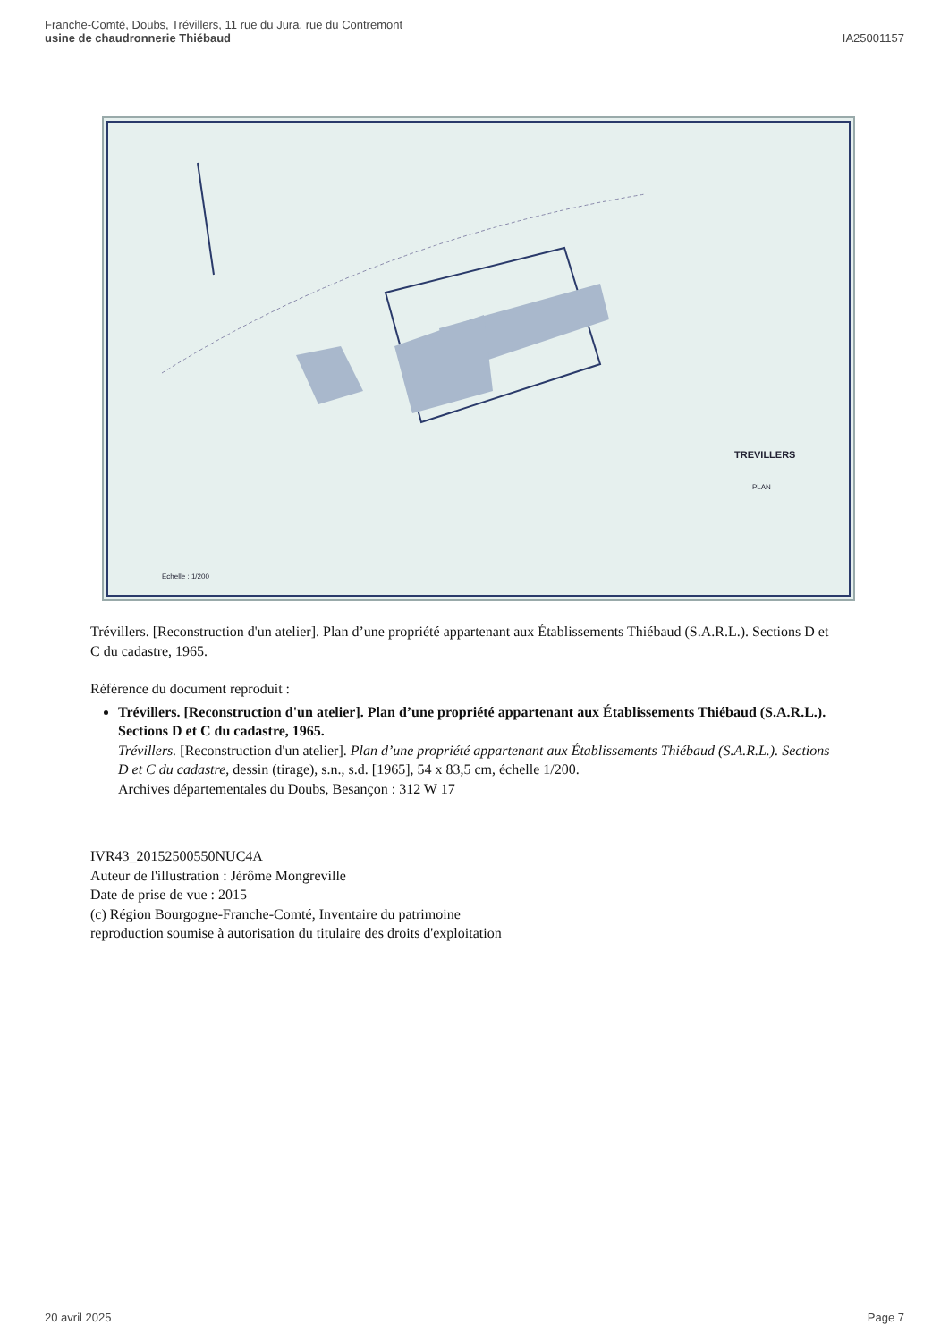Franche-Comté, Doubs, Trévillers, 11 rue du Jura, rue du Contremont
usine de chaudronnerie Thiébaud
IA25001157
TREVILLERS
PLAN
Echelle : 1/200
Trévillers. [Reconstruction d'un atelier]. Plan d’une propriété appartenant aux Établissements Thiébaud (S.A.R.L.). Sections D et C du cadastre, 1965.
Référence du document reproduit :
Trévillers. [Reconstruction d'un atelier]. Plan d’une propriété appartenant aux Établissements Thiébaud (S.A.R.L.). Sections D et C du cadastre, 1965.
Trévillers. [Reconstruction d'un atelier]. Plan d’une propriété appartenant aux Établissements Thiébaud (S.A.R.L.). Sections D et C du cadastre, dessin (tirage), s.n., s.d. [1965], 54 x 83,5 cm, échelle 1/200.
Archives départementales du Doubs, Besançon : 312 W 17
IVR43_20152500550NUC4A
Auteur de l'illustration : Jérôme Mongreville
Date de prise de vue : 2015
(c) Région Bourgogne-Franche-Comté, Inventaire du patrimoine
reproduction soumise à autorisation du titulaire des droits d'exploitation
20 avril 2025 Page 7